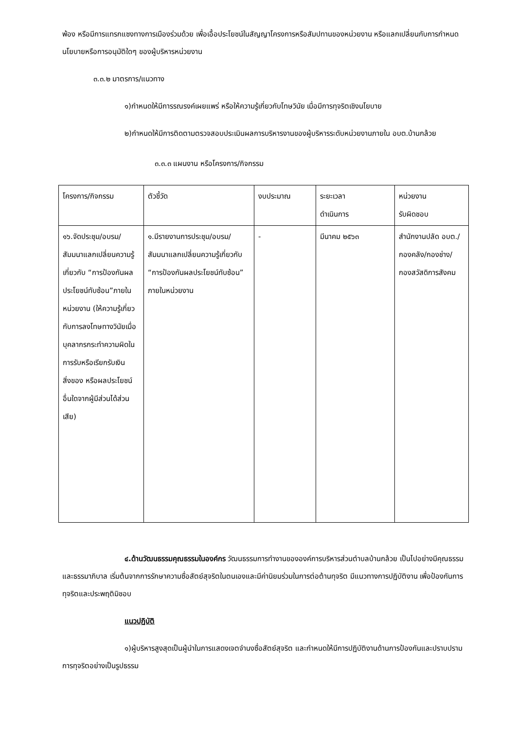พ้อง หรือมีการแทรกแซงทางการเมืองร่วมด้วย เพื่อเอื้อประโยชน์ในสัญญาโครงการหรือสัมปทานของหน่วยงาน หรือแลกเปลี่ยนกับการกำหนดนโยบายหรือการอนุมัติใดๆ ของผู้บริหารหน่วยงาน
๓.๓.๒ มาตรการ/แนวทาง
๑)กำหนดให้มีการรณรงค์เผยแพร่ หรือให้ความรู้เกี่ยวกับโทษวินัย เมื่อมีการทุจริตเชิงนโยบาย
๒)กำหนดให้มีการติดตามตรวจสอบประเมินผลการบริหารงานของผู้บริหารระดับหน่วยงานภายใน อบต.บ้านกล้วย
๓.๓.๓ แผนงาน หรือโครงการ/กิจกรรม
| โครงการ/กิจกรรม | ตัวชี้วัด | งบประมาณ | ระยะเวลา ดำเนินการ | หน่วยงาน รับผิดชอบ |
| ๑๖.จัดประชุม/อบรม/สัมมนาแลกเปลี่ยนความรู้เกี่ยวกับ “การป้องกันผลประโยชน์ทับซ้อน”ภายในหน่วยงาน (ให้ความรู้เกี่ยวกับการลงโทษทางวินัยเมื่อบุคลากรกระทำความผิดในการรับหรือเรียกรับเงิน สิ่งของ หรือผลประโยชน์อื่นใดจากผู้มีส่วนได้ส่วนเสีย) | ๑.มีรายงานการประชุม/อบรม/สัมมนาแลกเปลี่ยนความรู้เกี่ยวกับ “การป้องกันผลประโยชน์ทับซ้อน” ภายในหน่วยงาน | - | มีนาคม ๒๕๖๓ | สำนักงานปลัด อบต./กองคลัง/กองช่าง/กองสวัสดิการสังคม |
๔.ด้านวัฒนธรรมคุณธรรมในองค์กร วัฒนธรรมการทำงานขององค์การบริหารส่วนตำบลบ้านกล้วย เป็นไปอย่างมีคุณธรรมและธรรมาภิบาล เริ่มต้นจากการรักษาความซื่อสัตย์สุจริตในตนเองและมีค่านิยมร่วมในการต่อต้านทุจริต มีแนวทางการปฏิบัติงาน เพื่อป้องกันการทุจริตและประพฤติมิชอบ
แนวปฏิบัติ
๑)ผู้บริหารสูงสุดเป็นผู้นำในการแสดงเจตจำนงซื่อสัตย์สุจริต และกำหนดให้มีการปฏิบัติงานด้านการป้องกันและปราบปรามการทุจริตอย่างเป็นรูปธรรม